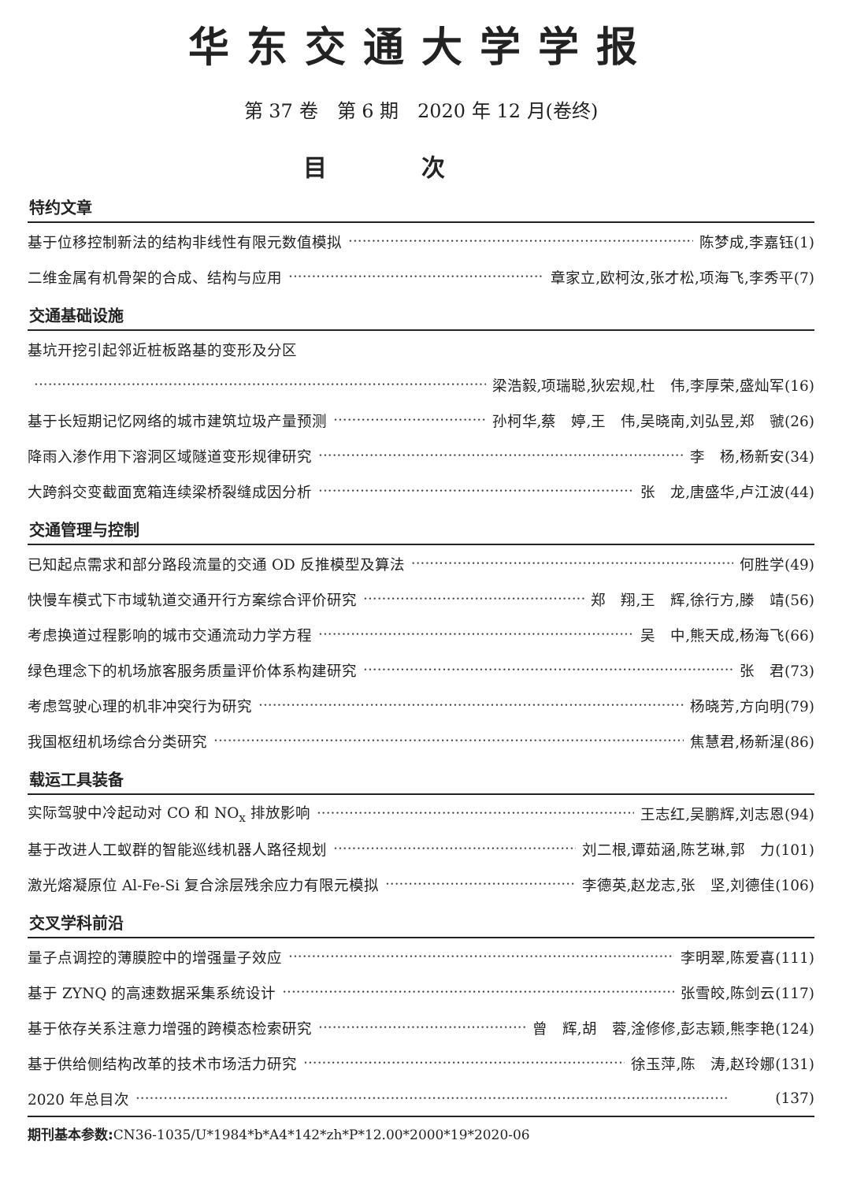华东交通大学学报
第 37 卷　第 6 期　2020 年 12 月(卷终)
目次
特约文章
基于位移控制新法的结构非线性有限元数值模拟 陈梦成,李嘉钰(1)
二维金属有机骨架的合成、结构与应用 章家立,欧柯汝,张才松,项海飞,李秀平(7)
交通基础设施
基坑开挖引起邻近桩板路基的变形及分区
梁浩毅,项瑞聪,狄宏规,杜　伟,李厚荣,盛灿军(16)
基于长短期记忆网络的城市建筑垃圾产量预测 孙柯华,蔡　婷,王　伟,吴晓南,刘弘昱,郑　虢(26)
降雨入渗作用下溶洞区域隧道变形规律研究 李　杨,杨新安(34)
大跨斜交变截面宽箱连续梁桥裂缝成因分析 张　龙,唐盛华,卢江波(44)
交通管理与控制
已知起点需求和部分路段流量的交通 OD 反推模型及算法 何胜学(49)
快慢车模式下市域轨道交通开行方案综合评价研究 郑　翔,王　辉,徐行方,滕　靖(56)
考虑换道过程影响的城市交通流动力学方程 吴　中,熊天成,杨海飞(66)
绿色理念下的机场旅客服务质量评价体系构建研究 张　君(73)
考虑驾驶心理的机非冲突行为研究 杨晓芳,方向明(79)
我国枢纽机场综合分类研究 焦慧君,杨新湦(86)
载运工具装备
实际驾驶中冷起动对 CO 和 NO<sub>x</sub> 排放影响 王志红,吴鹏辉,刘志恩(94)
基于改进人工蚁群的智能巡线机器人路径规划 刘二根,谭茹涵,陈艺琳,郭　力(101)
激光熔凝原位 Al-Fe-Si 复合涂层残余应力有限元模拟 李德英,赵龙志,张　坚,刘德佳(106)
交叉学科前沿
量子点调控的薄膜腔中的增强量子效应 李明翠,陈爱喜(111)
基于 ZYNQ 的高速数据采集系统设计 张雪皎,陈剑云(117)
基于依存关系注意力增强的跨模态检索研究 曾　辉,胡　蓉,淦修修,彭志颖,熊李艳(124)
基于供给侧结构改革的技术市场活力研究 徐玉萍,陈　涛,赵玲娜(131)
2020 年总目次 (137)
期刊基本参数: CN36-1035/U*1984*b*A4*142*zh*P*12.00*2000*19*2020-06